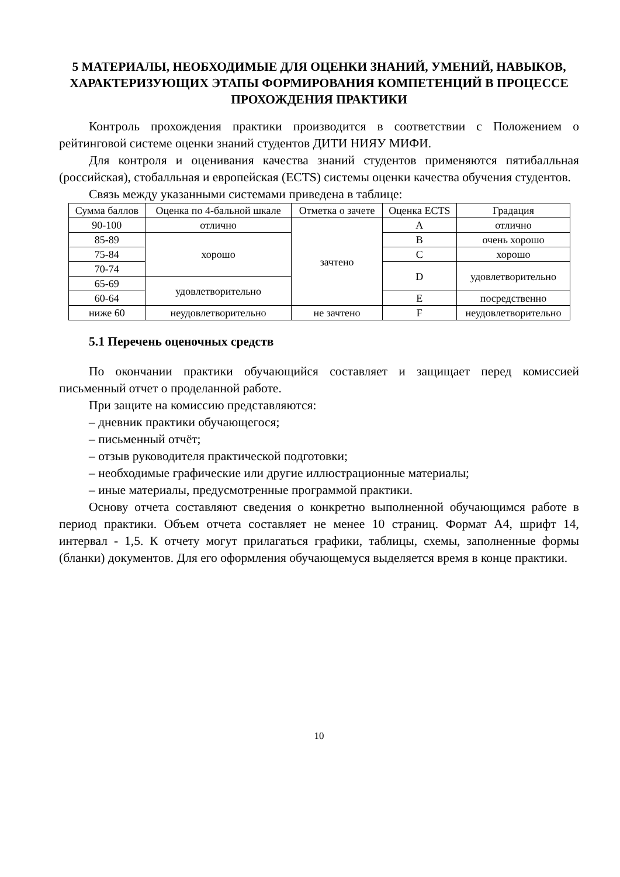5 МАТЕРИАЛЫ, НЕОБХОДИМЫЕ ДЛЯ ОЦЕНКИ ЗНАНИЙ, УМЕНИЙ, НАВЫКОВ, ХАРАКТЕРИЗУЮЩИХ ЭТАПЫ ФОРМИРОВАНИЯ КОМПЕТЕНЦИЙ В ПРОЦЕССЕ ПРОХОЖДЕНИЯ ПРАКТИКИ
Контроль прохождения практики производится в соответствии с Положением о рейтинговой системе оценки знаний студентов ДИТИ НИЯУ МИФИ.
Для контроля и оценивания качества знаний студентов применяются пятибалльная (российская), стобалльная и европейская (ECTS) системы оценки качества обучения студентов.
Связь между указанными системами приведена в таблице:
| Сумма баллов | Оценка по 4-бальной шкале | Отметка о зачете | Оценка ECTS | Градация |
| 90-100 | отлично | зачтено | A | отлично |
| 85-89 | хорошо | | B | очень хорошо |
| 75-84 | | | C | хорошо |
| 70-74 | | | D | удовлетворительно |
| 65-69 | удовлетворительно | | | |
| 60-64 | | | E | посредственно |
| ниже 60 | неудовлетворительно | не зачтено | F | неудовлетворительно |
5.1 Перечень оценочных средств
По окончании практики обучающийся составляет и защищает перед комиссией письменный отчет о проделанной работе.
При защите на комиссию представляются:
– дневник практики обучающегося;
– письменный отчёт;
– отзыв руководителя практической подготовки;
– необходимые графические или другие иллюстрационные материалы;
– иные материалы, предусмотренные программой практики.
Основу отчета составляют сведения о конкретно выполненной обучающимся работе в период практики. Объем отчета составляет не менее 10 страниц. Формат А4, шрифт 14, интервал - 1,5. К отчету могут прилагаться графики, таблицы, схемы, заполненные формы (бланки) документов. Для его оформления обучающемуся выделяется время в конце практики.
10